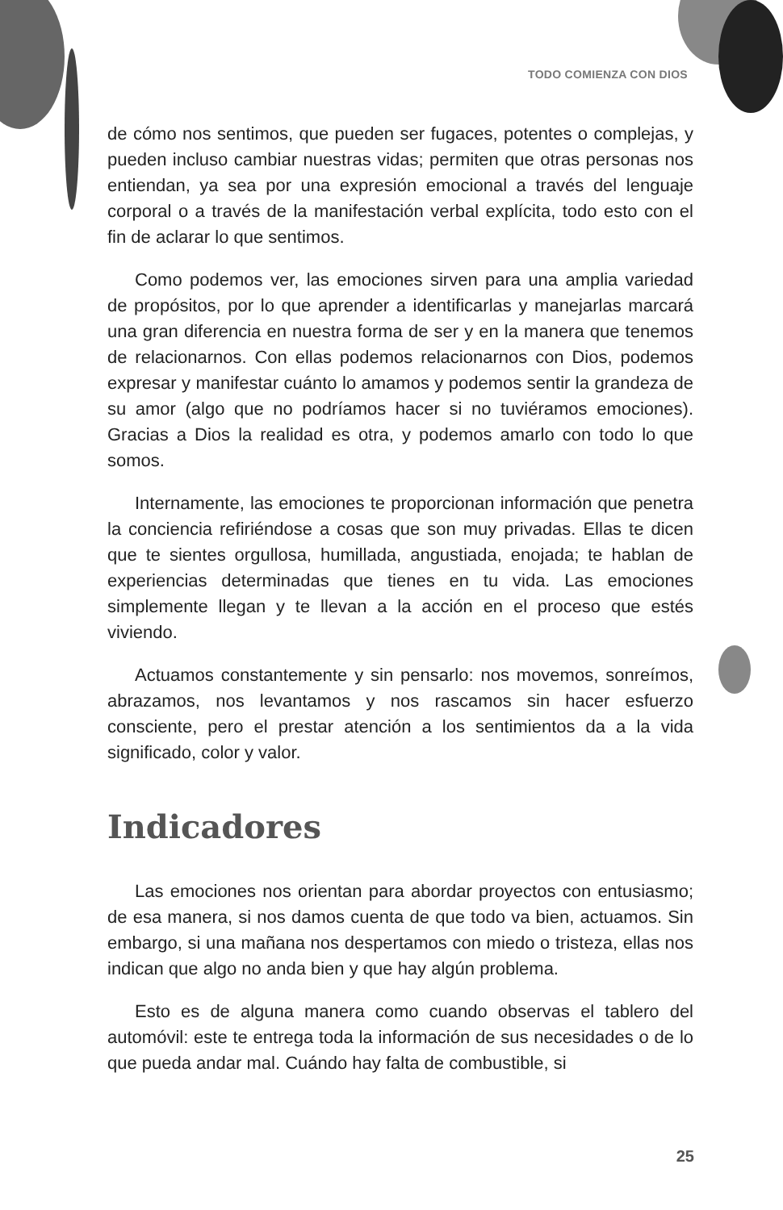TODO COMIENZA CON DIOS
de cómo nos sentimos, que pueden ser fugaces, potentes o complejas, y pueden incluso cambiar nuestras vidas; permiten que otras personas nos entiendan, ya sea por una expresión emocional a través del lenguaje corporal o a través de la manifestación verbal explícita, todo esto con el fin de aclarar lo que sentimos.
Como podemos ver, las emociones sirven para una amplia variedad de propósitos, por lo que aprender a identificarlas y manejarlas marcará una gran diferencia en nuestra forma de ser y en la manera que tenemos de relacionarnos. Con ellas podemos relacionarnos con Dios, podemos expresar y manifestar cuánto lo amamos y podemos sentir la grandeza de su amor (algo que no podríamos hacer si no tuviéramos emociones). Gracias a Dios la realidad es otra, y podemos amarlo con todo lo que somos.
Internamente, las emociones te proporcionan información que penetra la conciencia refiriéndose a cosas que son muy privadas. Ellas te dicen que te sientes orgullosa, humillada, angustiada, enojada; te hablan de experiencias determinadas que tienes en tu vida. Las emociones simplemente llegan y te llevan a la acción en el proceso que estés viviendo.
Actuamos constantemente y sin pensarlo: nos movemos, sonreímos, abrazamos, nos levantamos y nos rascamos sin hacer esfuerzo consciente, pero el prestar atención a los sentimientos da a la vida significado, color y valor.
Indicadores
Las emociones nos orientan para abordar proyectos con entusiasmo; de esa manera, si nos damos cuenta de que todo va bien, actuamos. Sin embargo, si una mañana nos despertamos con miedo o tristeza, ellas nos indican que algo no anda bien y que hay algún problema.
Esto es de alguna manera como cuando observas el tablero del automóvil: este te entrega toda la información de sus necesidades o de lo que pueda andar mal. Cuándo hay falta de combustible, si
25